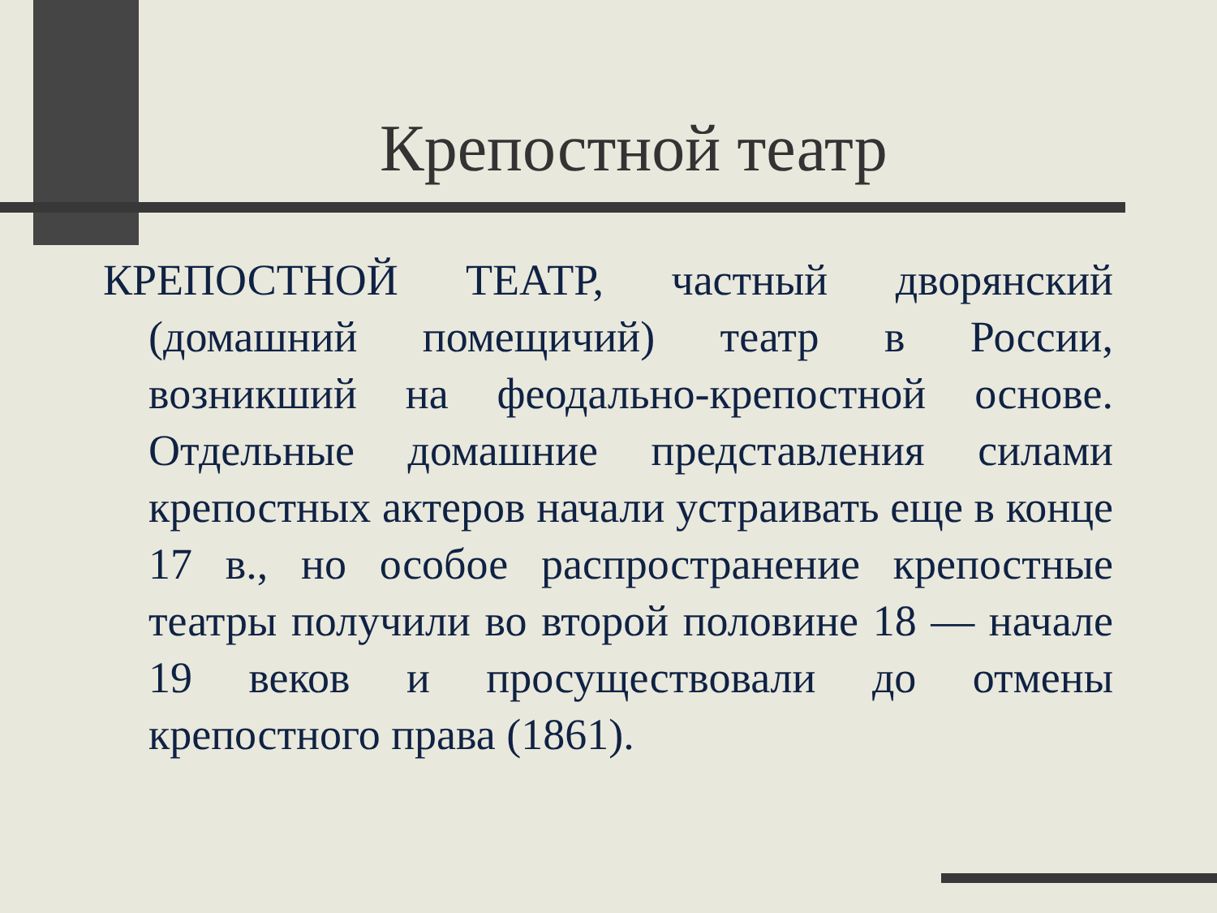Крепостной театр
КРЕПОСТНОЙ ТЕАТР, частный дворянский (домашний помещичий) театр в России, возникший на феодально-крепостной основе. Отдельные домашние представления силами крепостных актеров начали устраивать еще в конце 17 в., но особое распространение крепостные театры получили во второй половине 18 — начале 19 веков и просуществовали до отмены крепостного права (1861).